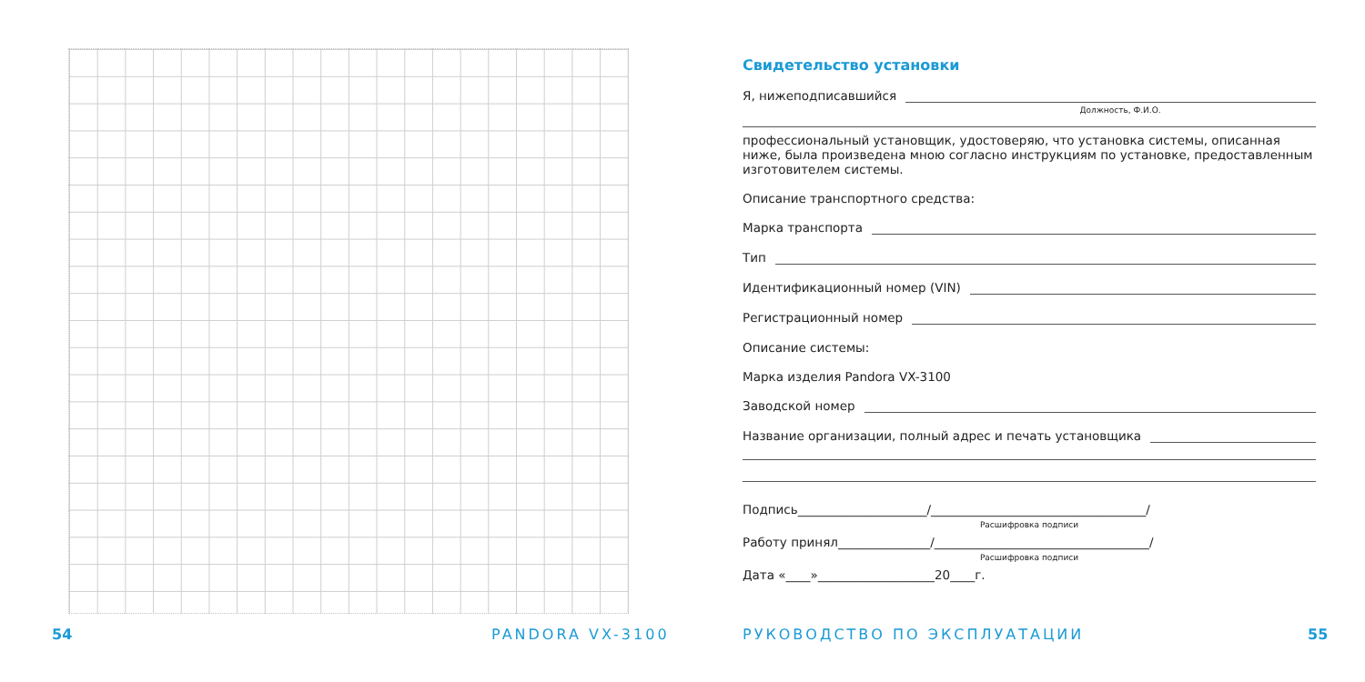54 PANDORA VX-3100
Свидетельство установки
Я, нижеподписавшийся
Должность, Ф.И.О.
профессиональный установщик, удостоверяю, что установка системы, описанная ниже, была произведена мною согласно инструкциям по установке, предоставленным изготовителем системы.
Описание транспортного средства:
Марка транспорта
Тип
Идентификационный номер (VIN)
Регистрационный номер
Описание системы:
Марка изделия Pandora VX-3100
Заводской номер
Название организации, полный адрес и печать установщика
Подпись_____________________/___________________________________/
Расшифровка подписи
Работу принял_______________/___________________________________/
Расшифровка подписи
Дата «____»___________________20____г.
РУКОВОДСТВО ПО ЭКСПЛУАТАЦИИ 55